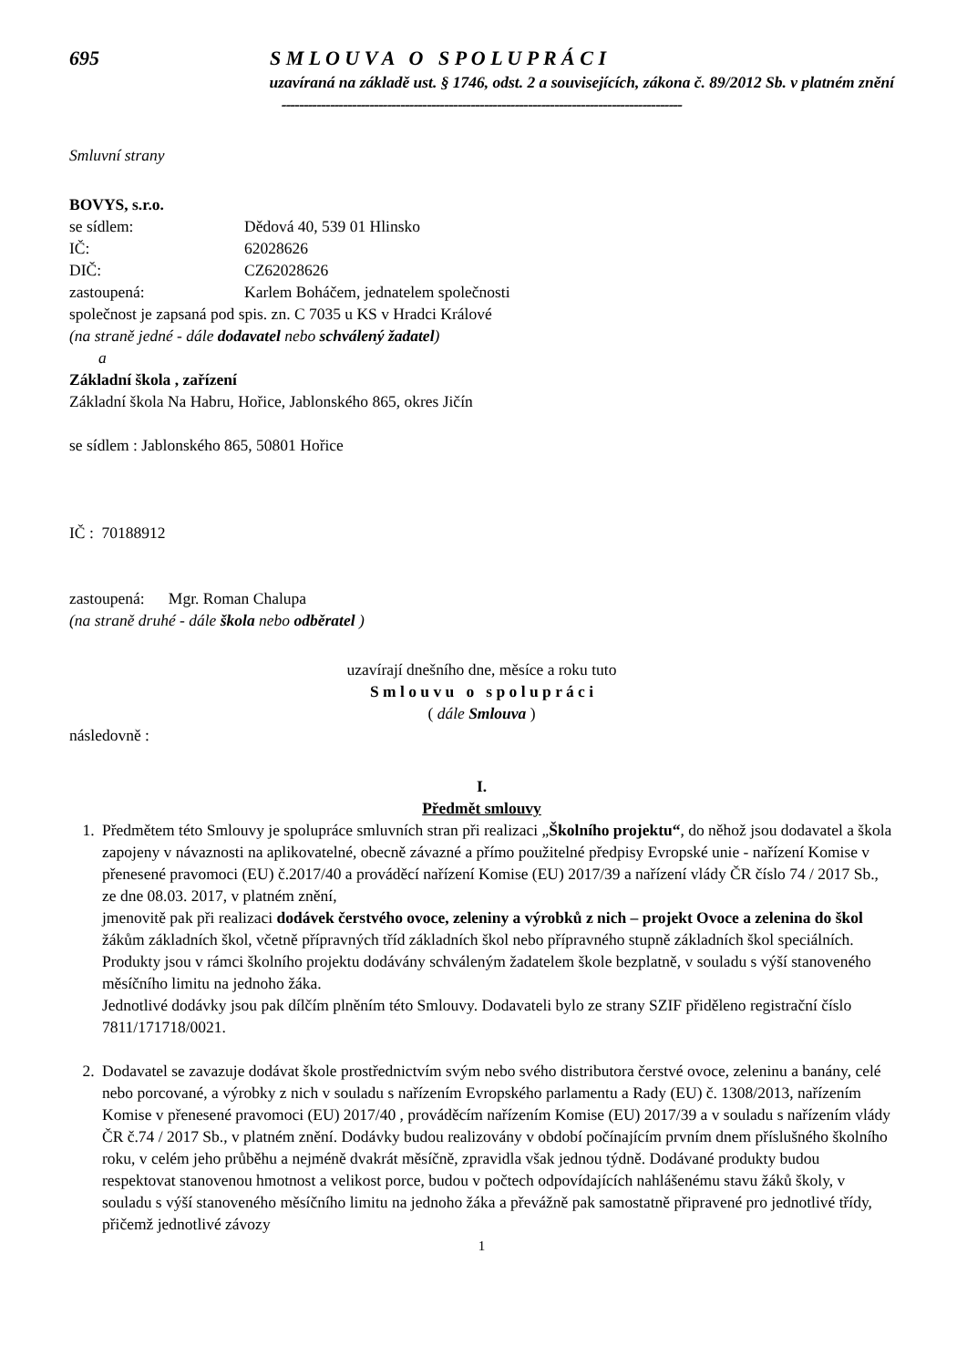695 S M L O U V A O S P O L U P R Á C I
uzavíraná na základě ust. § 1746, odst. 2 a souvisejících, zákona č. 89/2012 Sb. v platném znění
-------------------------------------------------------------------------------------------
Smluvní strany
BOVYS, s.r.o.
se sídlem: Dědová 40, 539 01 Hlinsko
IČ: 62028626
DIČ: CZ62028626
zastoupená: Karlem Boháčem, jednatelem společnosti
společnost je zapsaná pod spis. zn. C 7035 u KS v Hradci Králové
(na straně jedné - dále dodavatel nebo schválený žadatel)
a
Základní škola , zařízení
Základní škola Na Habru, Hořice, Jablonského 865, okres Jičín
se sídlem : Jablonského 865, 50801 Hořice
IČ : 70188912
zastoupená: Mgr. Roman Chalupa
(na straně druhé - dále škola nebo odběratel )
uzavírají dnešního dne, měsíce a roku tuto
S m l o u v u o s p o l u p r á c i
( dále Smlouva )
následovně :
I.
Předmět smlouvy
1. Předmětem této Smlouvy je spolupráce smluvních stran při realizaci „Školního projektu“, do něhož jsou dodavatel a škola zapojeny v návaznosti na aplikovatelné, obecně závazné a přímo použitelné předpisy Evropské unie - nařízení Komise v přenesené pravomoci (EU) č.2017/40 a prováděcí nařízení Komise (EU) 2017/39 a nařízení vlády ČR číslo 74 / 2017 Sb., ze dne 08.03. 2017, v platném znění,
jmenovitě pak při realizaci dodávek čerstvého ovoce, zeleniny a výrobků z nich – projekt Ovoce a zelenina do škol
žákům základních škol, včetně přípravných tříd základních škol nebo přípravného stupně základních škol speciálních.
Produkty jsou v rámci školního projektu dodávány schváleným žadatelem škole bezplatně, v souladu s výší stanoveného měsíčního limitu na jednoho žáka.
Jednotlivé dodávky jsou pak dílčím plněním této Smlouvy. Dodavateli bylo ze strany SZIF přiděleno registrační číslo 7811/171718/0021.
2. Dodavatel se zavazuje dodávat škole prostřednictvím svým nebo svého distributora čerstvé ovoce, zeleninu a banány, celé nebo porcované, a výrobky z nich v souladu s nařízením Evropského parlamentu a Rady (EU) č. 1308/2013, nařízením Komise v přenesené pravomoci (EU) 2017/40 , prováděcím nařízením Komise (EU) 2017/39 a v souladu s nařízením vlády ČR č.74 / 2017 Sb., v platném znění. Dodávky budou realizovány v období počínajícím prvním dnem příslušného školního roku, v celém jeho průběhu a nejméně dvakrát měsíčně, zpravidla však jednou týdně. Dodávané produkty budou respektovat stanovenou hmotnost a velikost porce, budou v počtech odpovídajících nahlášenému stavu žáků školy, v souladu s výší stanoveného měsíčního limitu na jednoho žáka a převážně pak samostatně připravené pro jednotlivé třídy, přičemž jednotlivé závozy
1